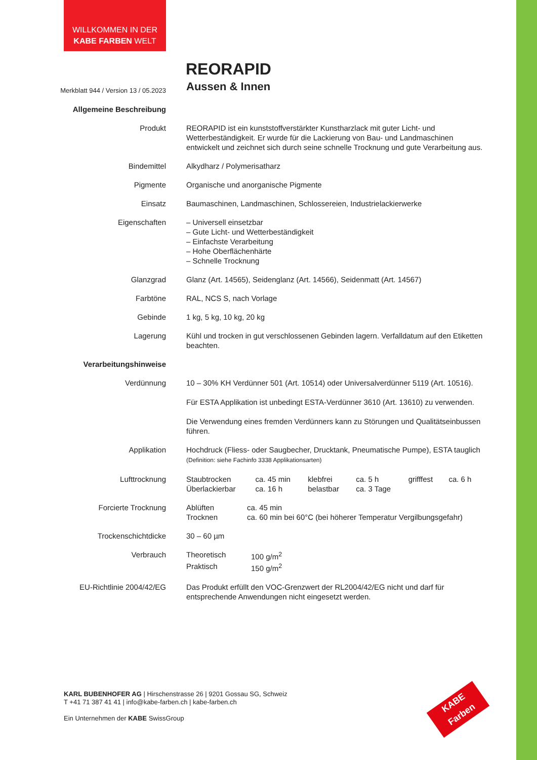WILLKOMMEN IN DER
KABE FARBEN WELT
REORAPID
| Merkblatt 944 / Version 13 / 05.2023 | Aussen & Innen |
| Allgemeine Beschreibung | |
| Produkt | REORAPID ist ein kunststoffverstärkter Kunstharzlack mit guter Licht- und Wetterbeständigkeit. Er wurde für die Lackierung von Bau- und Landmaschinen entwickelt und zeichnet sich durch seine schnelle Trocknung und gute Verarbeitung aus. |
| Bindemittel | Alkydharz / Polymerisatharz |
| Pigmente | Organische und anorganische Pigmente |
| Einsatz | Baumaschinen, Landmaschinen, Schlossereien, Industrielackierwerke |
| Eigenschaften | – Universell einsetzbar – Gute Licht- und Wetterbeständigkeit – Einfachste Verarbeitung – Hohe Oberflächenhärte – Schnelle Trocknung |
| Glanzgrad | Glanz (Art. 14565), Seidenglanz (Art. 14566), Seidenmatt (Art. 14567) |
| Farbtöne | RAL, NCS S, nach Vorlage |
| Gebinde | 1 kg, 5 kg, 10 kg, 20 kg |
| Lagerung | Kühl und trocken in gut verschlossenen Gebinden lagern. Verfalldatum auf den Etiketten beachten. |
| Verarbeitungshinweise | |
| Verdünnung | 10 – 30% KH Verdünner 501 (Art. 10514) oder Universalverdünner 5119 (Art. 10516). Für ESTA Applikation ist unbedingt ESTA-Verdünner 3610 (Art. 13610) zu verwenden. Die Verwendung eines fremden Verdünners kann zu Störungen und Qualitätseinbussen führen. |
| Applikation | Hochdruck (Fliess- oder Saugbecher, Drucktank, Pneumatische Pumpe), ESTA tauglich (Definition: siehe Fachinfo 3338 Applikationsarten) |
| Lufttrocknung | / Staubtrocken / ca. 45 min / klebfrei / ca. 5 h / grifffest / ca. 6 h / / Überlackierbar / ca. 16 h / belastbar / ca. 3 Tage / / / |
| Forcierte Trocknung | / Ablüften / ca. 45 min / / Trocknen / ca. 60 min bei 60°C (bei höherer Temperatur Vergilbungsgefahr) / |
| Trockenschichtdicke | 30 – 60 µm |
| Verbrauch | / Theoretisch / 100 g/m<sup>2</sup> / / Praktisch / 150 g/m<sup>2</sup> / |
| EU-Richtlinie 2004/42/EG | Das Produkt erfüllt den VOC-Grenzwert der RL2004/42/EG nicht und darf für entsprechende Anwendungen nicht eingesetzt werden. |
KARL BUBENHOFER AG | Hirschenstrasse 26 | 9201 Gossau SG, Schweiz
T +41 71 387 41 41 | info@kabe-farben.ch | kabe-farben.ch
Ein Unternehmen der KABE SwissGroup
KABE Farben